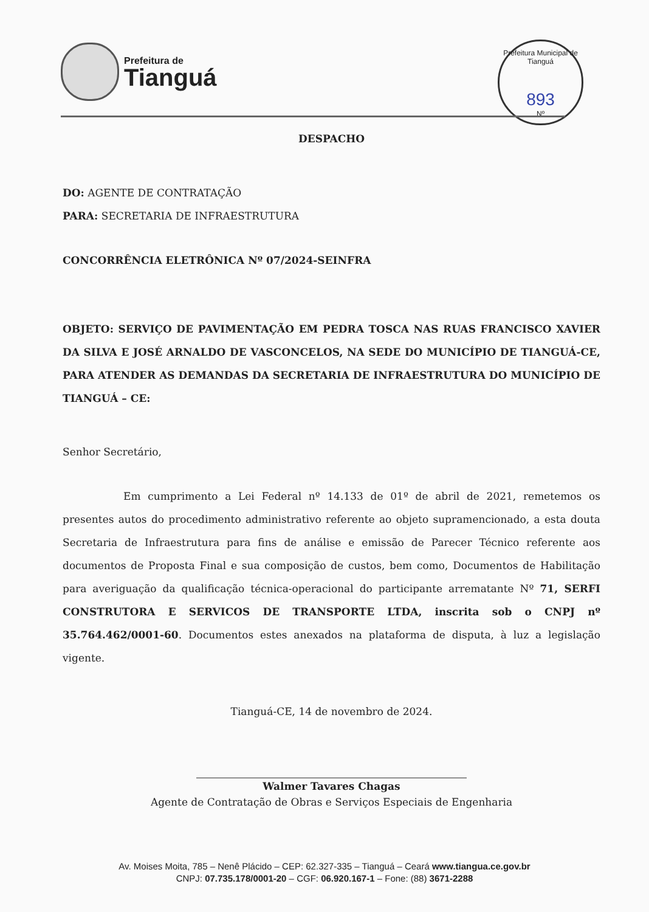Prefeitura de
Tianguá
Prefeitura Municipal de Tianguá
893
Nº
DESPACHO
DO: AGENTE DE CONTRATAÇÃO
PARA: SECRETARIA DE INFRAESTRUTURA
CONCORRÊNCIA ELETRÔNICA Nº 07/2024-SEINFRA
OBJETO: SERVIÇO DE PAVIMENTAÇÃO EM PEDRA TOSCA NAS RUAS FRANCISCO XAVIER DA SILVA E JOSÉ ARNALDO DE VASCONCELOS, NA SEDE DO MUNICÍPIO DE TIANGUÁ-CE, PARA ATENDER AS DEMANDAS DA SECRETARIA DE INFRAESTRUTURA DO MUNICÍPIO DE TIANGUÁ – CE:
Senhor Secretário,
Em cumprimento a Lei Federal nº 14.133 de 01º de abril de 2021, remetemos os presentes autos do procedimento administrativo referente ao objeto supramencionado, a esta douta Secretaria de Infraestrutura para fins de análise e emissão de Parecer Técnico referente aos documentos de Proposta Final e sua composição de custos, bem como, Documentos de Habilitação para averiguação da qualificação técnica-operacional do participante arrematante Nº 71, SERFI CONSTRUTORA E SERVICOS DE TRANSPORTE LTDA, inscrita sob o CNPJ nº 35.764.462/0001-60. Documentos estes anexados na plataforma de disputa, à luz a legislação vigente.
Tianguá-CE, 14 de novembro de 2024.
Walmer Tavares Chagas
Agente de Contratação de Obras e Serviços Especiais de Engenharia
Av. Moises Moita, 785 – Nenê Plácido – CEP: 62.327-335 – Tianguá – Ceará www.tiangua.ce.gov.br
CNPJ: 07.735.178/0001-20 – CGF: 06.920.167-1 – Fone: (88) 3671-2288